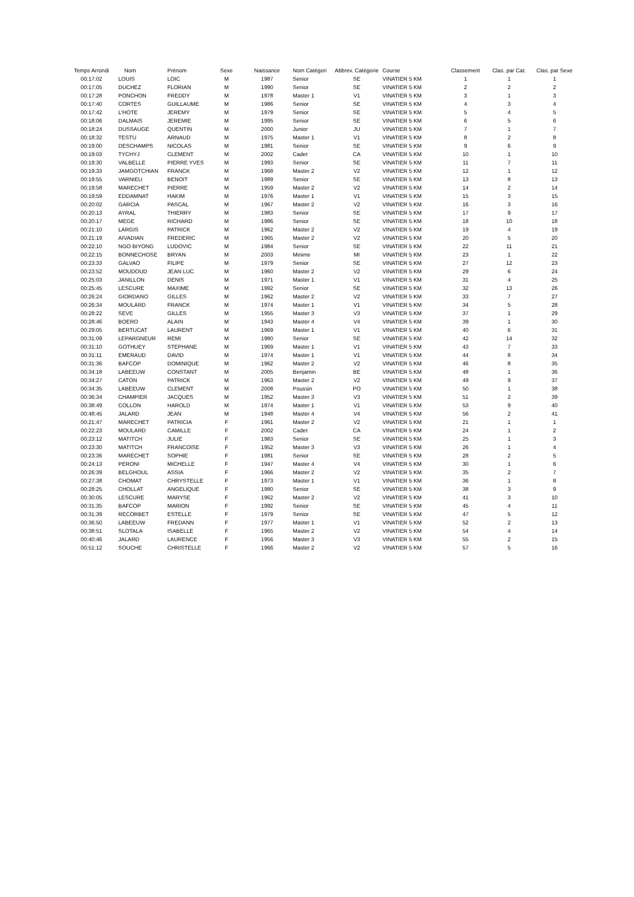| Temps Arrondi | Nom | Prénom | Sexe | Naissance | Nom Catégori | Abbrev. Catégorie | Course | Classement | Clas. par Cat. | Clas. par Sexe |
| --- | --- | --- | --- | --- | --- | --- | --- | --- | --- | --- |
| 00:17:02 | LOUIS | LOIC | M | 1987 | Senior | SE | VINATIER 5 KM | 1 | 1 | 1 |
| 00:17:05 | DUCHEZ | FLORIAN | M | 1990 | Senior | SE | VINATIER 5 KM | 2 | 2 | 2 |
| 00:17:28 | PONCHON | FREDDY | M | 1978 | Master 1 | V1 | VINATIER 5 KM | 3 | 1 | 3 |
| 00:17:40 | CORTES | GUILLAUME | M | 1986 | Senior | SE | VINATIER 5 KM | 4 | 3 | 4 |
| 00:17:42 | L'HOTE | JEREMY | M | 1979 | Senior | SE | VINATIER 5 KM | 5 | 4 | 5 |
| 00:18:06 | DALMAIS | JEREMIE | M | 1995 | Senior | SE | VINATIER 5 KM | 6 | 5 | 6 |
| 00:18:24 | DUSSAUGE | QUENTIN | M | 2000 | Junior | JU | VINATIER 5 KM | 7 | 1 | 7 |
| 00:18:32 | TESTU | ARNAUD | M | 1975 | Master 1 | V1 | VINATIER 5 KM | 8 | 2 | 8 |
| 00:19:00 | DESCHAMPS | NICOLAS | M | 1981 | Senior | SE | VINATIER 5 KM | 9 | 6 | 9 |
| 00:19:03 | TYCHYJ | CLEMENT | M | 2002 | Cadet | CA | VINATIER 5 KM | 10 | 1 | 10 |
| 00:19:30 | VALBELLE | PIERRE YVES | M | 1993 | Senior | SE | VINATIER 5 KM | 11 | 7 | 11 |
| 00:19:33 | JAMGOTCHIAN | FRANCK | M | 1968 | Master 2 | V2 | VINATIER 5 KM | 12 | 1 | 12 |
| 00:19:55 | VARNIEU | BENOIT | M | 1989 | Senior | SE | VINATIER 5 KM | 13 | 8 | 13 |
| 00:19:58 | MARECHET | PIERRE | M | 1959 | Master 2 | V2 | VINATIER 5 KM | 14 | 2 | 14 |
| 00:19:59 | EDDAMNAT | HAKIM | M | 1976 | Master 1 | V1 | VINATIER 5 KM | 15 | 3 | 15 |
| 00:20:02 | GARCIA | PASCAL | M | 1967 | Master 2 | V2 | VINATIER 5 KM | 16 | 3 | 16 |
| 00:20:13 | AYRAL | THIERRY | M | 1983 | Senior | SE | VINATIER 5 KM | 17 | 9 | 17 |
| 00:20:17 | MEGE | RICHARD | M | 1986 | Senior | SE | VINATIER 5 KM | 18 | 10 | 18 |
| 00:21:10 | LARGIS | PATRICK | M | 1962 | Master 2 | V2 | VINATIER 5 KM | 19 | 4 | 19 |
| 00:21:19 | AIVADIAN | FREDERIC | M | 1965 | Master 2 | V2 | VINATIER 5 KM | 20 | 5 | 20 |
| 00:22:10 | NGO BIYONG | LUDOVIC | M | 1984 | Senior | SE | VINATIER 5 KM | 22 | 11 | 21 |
| 00:22:15 | BONNECHOSE | BRYAN | M | 2003 | Minime | MI | VINATIER 5 KM | 23 | 1 | 22 |
| 00:23:33 | GALVAO | FILIPE | M | 1979 | Senior | SE | VINATIER 5 KM | 27 | 12 | 23 |
| 00:23:52 | MOUDOUD | JEAN LUC | M | 1960 | Master 2 | V2 | VINATIER 5 KM | 29 | 6 | 24 |
| 00:25:03 | JANILLON | DENIS | M | 1971 | Master 1 | V1 | VINATIER 5 KM | 31 | 4 | 25 |
| 00:25:45 | LESCURE | MAXIME | M | 1992 | Senior | SE | VINATIER 5 KM | 32 | 13 | 26 |
| 00:26:24 | GIORDANO | GILLES | M | 1962 | Master 2 | V2 | VINATIER 5 KM | 33 | 7 | 27 |
| 00:26:34 | MOULARD | FRANCK | M | 1974 | Master 1 | V1 | VINATIER 5 KM | 34 | 5 | 28 |
| 00:28:22 | SEVE | GILLES | M | 1955 | Master 3 | V3 | VINATIER 5 KM | 37 | 1 | 29 |
| 00:28:46 | BOERO | ALAIN | M | 1943 | Master 4 | V4 | VINATIER 5 KM | 39 | 1 | 30 |
| 00:29:05 | BERTUCAT | LAURENT | M | 1969 | Master 1 | V1 | VINATIER 5 KM | 40 | 6 | 31 |
| 00:31:09 | LEPARGNEUR | REMI | M | 1980 | Senior | SE | VINATIER 5 KM | 42 | 14 | 32 |
| 00:31:10 | GOTHUEY | STEPHANE | M | 1969 | Master 1 | V1 | VINATIER 5 KM | 43 | 7 | 33 |
| 00:31:11 | EMERAUD | DAVID | M | 1974 | Master 1 | V1 | VINATIER 5 KM | 44 | 8 | 34 |
| 00:31:36 | BAFCOP | DOMINIQUE | M | 1962 | Master 2 | V2 | VINATIER 5 KM | 46 | 8 | 35 |
| 00:34:18 | LABEEUW | CONSTANT | M | 2005 | Benjamin | BE | VINATIER 5 KM | 48 | 1 | 36 |
| 00:34:27 | CATON | PATRICK | M | 1963 | Master 2 | V2 | VINATIER 5 KM | 49 | 9 | 37 |
| 00:34:35 | LABEEUW | CLEMENT | M | 2008 | Poussin | PO | VINATIER 5 KM | 50 | 1 | 38 |
| 00:36:34 | CHAMPIER | JACQUES | M | 1952 | Master 3 | V3 | VINATIER 5 KM | 51 | 2 | 39 |
| 00:38:49 | COLLON | HAROLD | M | 1974 | Master 1 | V1 | VINATIER 5 KM | 53 | 9 | 40 |
| 00:48:45 | JALARD | JEAN | M | 1948 | Master 4 | V4 | VINATIER 5 KM | 56 | 2 | 41 |
| 00:21:47 | MARECHET | PATRICIA | F | 1961 | Master 2 | V2 | VINATIER 5 KM | 21 | 1 | 1 |
| 00:22:23 | MOULARD | CAMILLE | F | 2002 | Cadet | CA | VINATIER 5 KM | 24 | 1 | 2 |
| 00:23:12 | MATITCH | JULIE | F | 1983 | Senior | SE | VINATIER 5 KM | 25 | 1 | 3 |
| 00:23:30 | MATITCH | FRANCOISE | F | 1952 | Master 3 | V3 | VINATIER 5 KM | 26 | 1 | 4 |
| 00:23:36 | MARECHET | SOPHIE | F | 1981 | Senior | SE | VINATIER 5 KM | 28 | 2 | 5 |
| 00:24:13 | PERONI | MICHELLE | F | 1947 | Master 4 | V4 | VINATIER 5 KM | 30 | 1 | 6 |
| 00:26:39 | BELGHOUL | ASSIA | F | 1966 | Master 2 | V2 | VINATIER 5 KM | 35 | 2 | 7 |
| 00:27:38 | CHOMAT | CHRYSTELLE | F | 1973 | Master 1 | V1 | VINATIER 5 KM | 36 | 1 | 8 |
| 00:28:25 | CHOLLAT | ANGELIQUE | F | 1980 | Senior | SE | VINATIER 5 KM | 38 | 3 | 9 |
| 00:30:05 | LESCURE | MARYSE | F | 1962 | Master 2 | V2 | VINATIER 5 KM | 41 | 3 | 10 |
| 00:31:35 | BAFCOP | MARION | F | 1992 | Senior | SE | VINATIER 5 KM | 45 | 4 | 11 |
| 00:31:39 | RECORBET | ESTELLE | F | 1979 | Senior | SE | VINATIER 5 KM | 47 | 5 | 12 |
| 00:36:50 | LABEEUW | FREDANN | F | 1977 | Master 1 | V1 | VINATIER 5 KM | 52 | 2 | 13 |
| 00:38:51 | SLOTALA | ISABELLE | F | 1965 | Master 2 | V2 | VINATIER 5 KM | 54 | 4 | 14 |
| 00:40:46 | JALARD | LAURENCE | F | 1956 | Master 3 | V3 | VINATIER 5 KM | 55 | 2 | 15 |
| 00:51:12 | SOUCHE | CHRISTELLE | F | 1966 | Master 2 | V2 | VINATIER 5 KM | 57 | 5 | 16 |